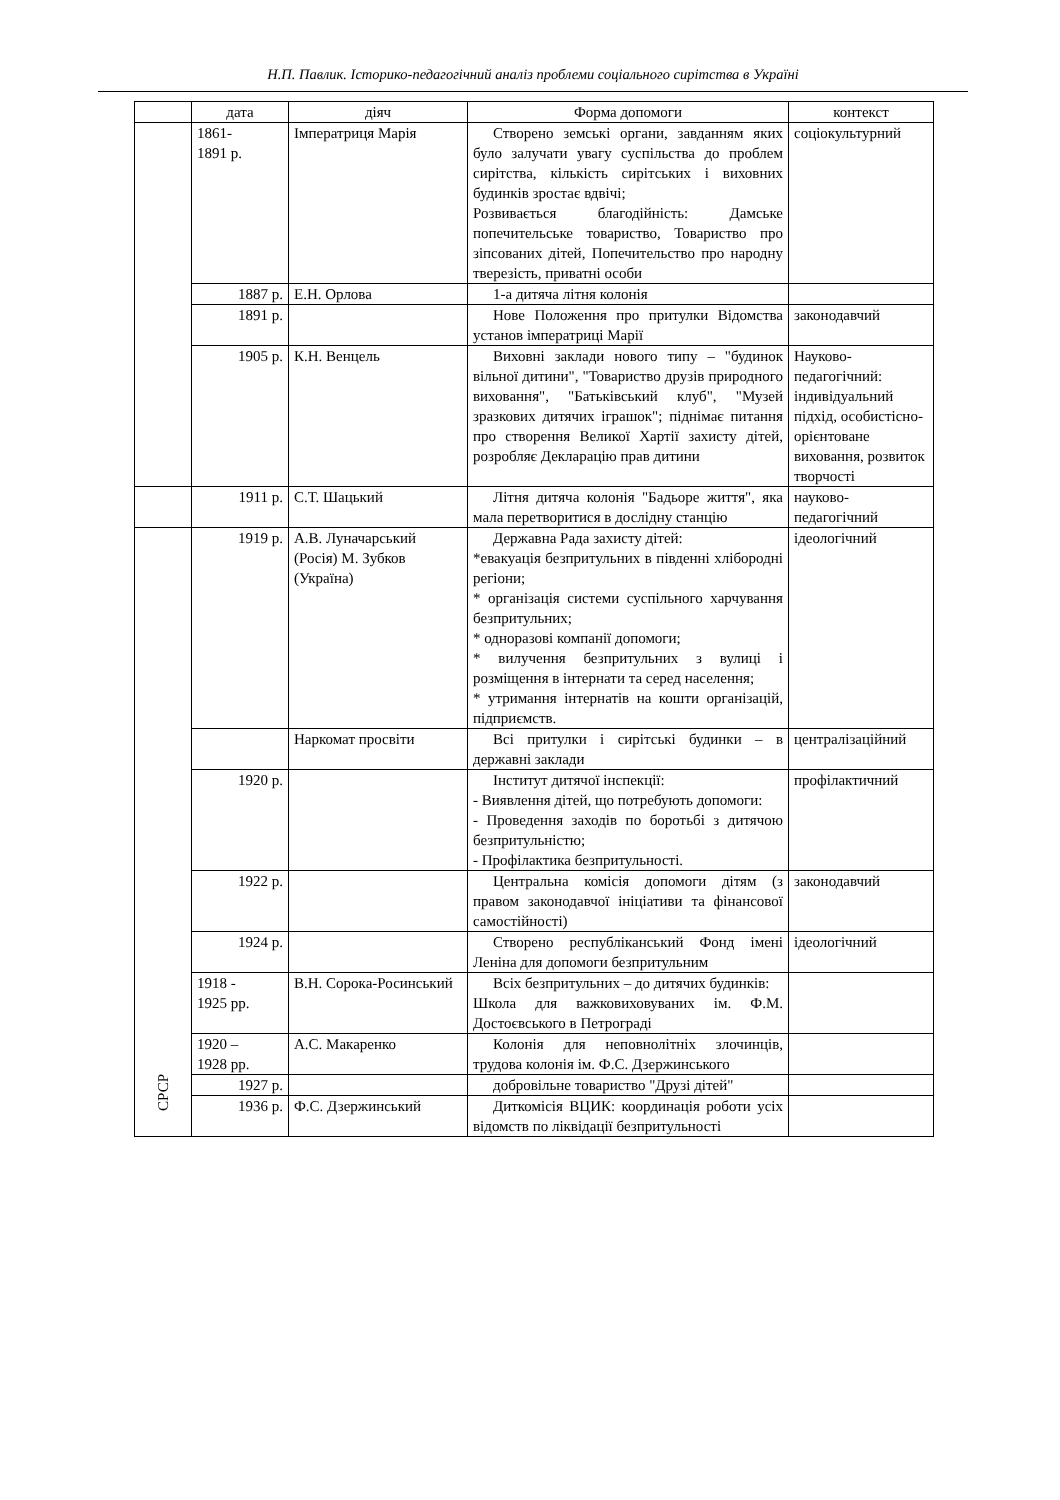Н.П. Павлик. Історико-педагогічний аналіз проблеми соціального сирітства в Україні
| | дата | діяч | Форма допомоги | контекст |
| --- | --- | --- | --- | --- |
| | 1861- 1891 р. | Імператриця Марія | Створено земські органи, завданням яких було залучати увагу суспільства до проблем сирітства, кількість сирітських і виховних будинків зростає вдвічі; Розвивається благодійність: Дамське попечительське товариство, Товариство про зіпсованих дітей, Попечительство про народну тверезість, приватні особи | соціокультурний |
| | 1887 р. | Е.Н. Орлова | 1-а дитяча літня колонія | |
| | 1891 р. | | Нове Положення про притулки Відомства установ імператриці Марії | законодавчий |
| | 1905 р. | К.Н. Венцель | Виховні заклади нового типу – "будинок вільної дитини", "Товариство друзів природного виховання", "Батьківський клуб", "Музей зразкових дитячих іграшок"; піднімає питання про створення Великої Хартії захисту дітей, розробляє Декларацію прав дитини | Науково-педагогічний: індивідуальний підхід, особистісно-орієнтоване виховання, розвиток творчості |
| | 1911 р. | С.Т. Шацький | Літня дитяча колонія "Бадьоре життя", яка мала перетворитися в дослідну станцію | науково-педагогічний |
| СРСР | 1919 р. | А.В. Луначарський (Росія) М. Зубков (Україна) | Державна Рада захисту дітей: *евакуація безпритульних в південні хлібородні регіони; * організація системи суспільного харчування безпритульних; * одноразові компанії допомоги; * вилучення безпритульних з вулиці і розміщення в інтернати та серед населення; * утримання інтернатів на кошти організацій, підприємств. | ідеологічний |
| | | Наркомат просвіти | Всі притулки і сирітські будинки – в державні заклади | централізаційний |
| | 1920 р. | | Інститут дитячої інспекції: - Виявлення дітей, що потребують допомоги: - Проведення заходів по боротьбі з дитячою безпритульністю; - Профілактика безпритульності. | профілактичний |
| | 1922 р. | | Центральна комісія допомоги дітям (з правом законодавчої ініціативи та фінансової самостійності) | законодавчий |
| | 1924 р. | | Створено республіканський Фонд імені Леніна для допомоги безпритульним | ідеологічний |
| | 1918 - 1925 рр. | В.Н. Сорока-Росинський | Всіх безпритульних – до дитячих будинків: Школа для важковиховуваних ім. Ф.М. Достоєвського в Петрограді | |
| | 1920 – 1928 рр. | А.С. Макаренко | Колонія для неповнолітніх злочинців, трудова колонія ім. Ф.С. Дзержинського | |
| | 1927 р. | | добровільне товариство "Друзі дітей" | |
| | 1936 р. | Ф.С. Дзержинський | Диткомісія ВЦИК: координація роботи усіх відомств по ліквідації безпритульності | |